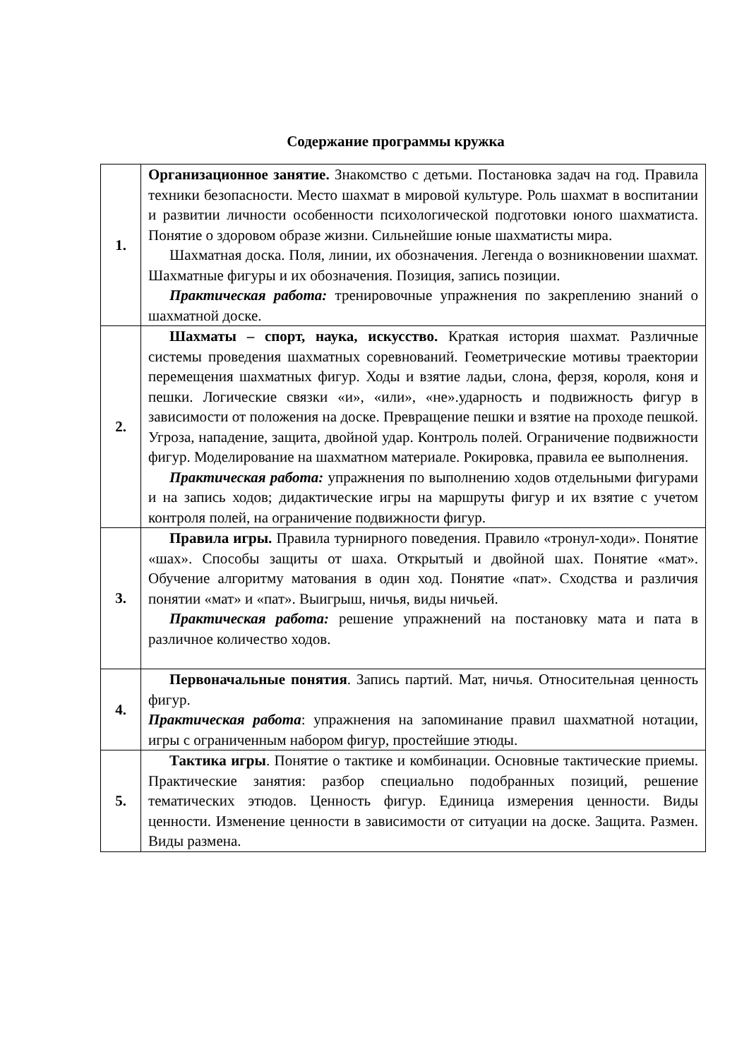Содержание программы кружка
| 1. | Организационное занятие. Знакомство с детьми. Постановка задач на год. Правила техники безопасности. Место шахмат в мировой культуре. Роль шахмат в воспитании и развитии личности особенности психологической подготовки юного шахматиста. Понятие о здоровом образе жизни. Сильнейшие юные шахматисты мира. Шахматная доска. Поля, линии, их обозначения. Легенда о возникновении шахмат. Шахматные фигуры и их обозначения. Позиция, запись позиции. Практическая работа: тренировочные упражнения по закреплению знаний о шахматной доске. |
| 2. | Шахматы – спорт, наука, искусство. Краткая история шахмат. Различные системы проведения шахматных соревнований. Геометрические мотивы траектории перемещения шахматных фигур. Ходы и взятие ладьи, слона, ферзя, короля, коня и пешки. Логические связки «и», «или», «не».ударность и подвижность фигур в зависимости от положения на доске. Превращение пешки и взятие на проходе пешкой. Угроза, нападение, защита, двойной удар. Контроль полей. Ограничение подвижности фигур. Моделирование на шахматном материале. Рокировка, правила ее выполнения. Практическая работа: упражнения по выполнению ходов отдельными фигурами и на запись ходов; дидактические игры на маршруты фигур и их взятие с учетом контроля полей, на ограничение подвижности фигур. |
| 3. | Правила игры. Правила турнирного поведения. Правило «тронул-ходи». Понятие «шах». Способы защиты от шаха. Открытый и двойной шах. Понятие «мат». Обучение алгоритму матования в один ход. Понятие «пат». Сходства и различия понятии «мат» и «пат». Выигрыш, ничья, виды ничьей. Практическая работа: решение упражнений на постановку мата и пата в различное количество ходов. |
| 4. | Первоначальные понятия . Запись партий. Мат, ничья. Относительная ценность фигур. Практическая работа : упражнения на запоминание правил шахматной нотации, игры с ограниченным набором фигур, простейшие этюды. |
| 5. | Тактика игры . Понятие о тактике и комбинации. Основные тактические приемы. Практические занятия: разбор специально подобранных позиций, решение тематических этюдов. Ценность фигур. Единица измерения ценности. Виды ценности. Изменение ценности в зависимости от ситуации на доске. Защита. Размен. Виды размена. |